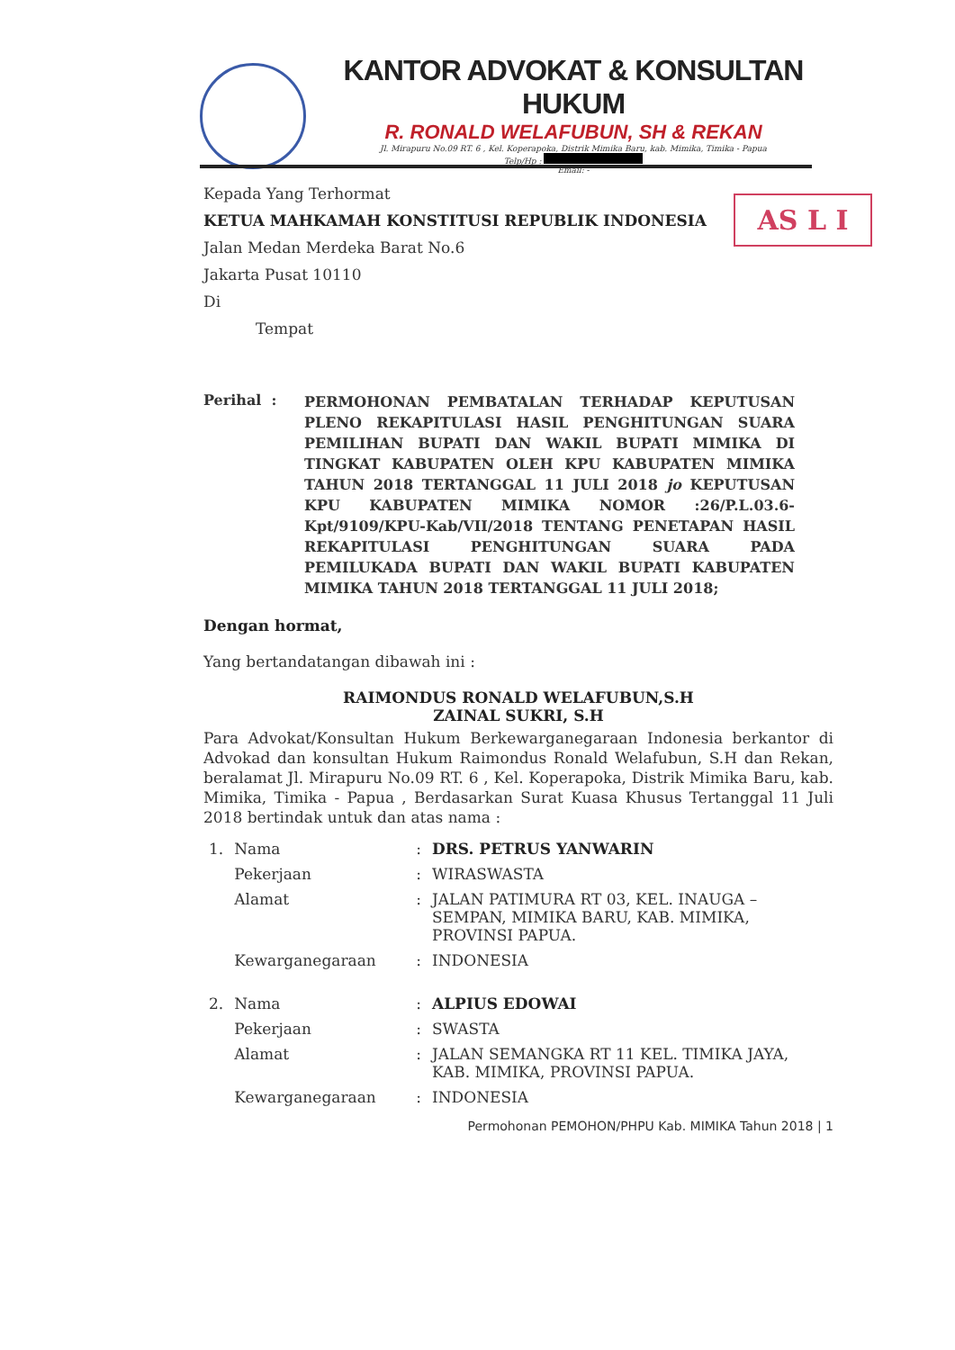KANTOR ADVOKAT & KONSULTAN HUKUM
R. RONALD WELAFUBUN, SH & REKAN
Jl. Mirapuru No.09 RT. 6 , Kel. Koperapoka, Distrik Mimika Baru, kab. Mimika, Timika - Papua
Telp/Hp :
Email: -
AS L I
Kepada Yang Terhormat
KETUA MAHKAMAH KONSTITUSI REPUBLIK INDONESIA
Jalan Medan Merdeka Barat No.6
Jakarta Pusat 10110
Di
Tempat
Perihal :
PERMOHONAN PEMBATALAN TERHADAP KEPUTUSAN PLENO REKAPITULASI HASIL PENGHITUNGAN SUARA PEMILIHAN BUPATI DAN WAKIL BUPATI MIMIKA DI TINGKAT KABUPATEN OLEH KPU KABUPATEN MIMIKA TAHUN 2018 TERTANGGAL 11 JULI 2018 jo KEPUTUSAN KPU KABUPATEN MIMIKA NOMOR :26/P.L.03.6-Kpt/9109/KPU-Kab/VII/2018 TENTANG PENETAPAN HASIL REKAPITULASI PENGHITUNGAN SUARA PADA PEMILUKADA BUPATI DAN WAKIL BUPATI KABUPATEN MIMIKA TAHUN 2018 TERTANGGAL 11 JULI 2018;
Dengan hormat,
Yang bertandatangan dibawah ini :
RAIMONDUS RONALD WELAFUBUN,S.H
ZAINAL SUKRI, S.H
Para Advokat/Konsultan Hukum Berkewarganegaraan Indonesia berkantor di Advokad dan konsultan Hukum Raimondus Ronald Welafubun, S.H dan Rekan, beralamat Jl. Mirapuru No.09 RT. 6 , Kel. Koperapoka, Distrik Mimika Baru, kab. Mimika, Timika - Papua , Berdasarkan Surat Kuasa Khusus Tertanggal 11 Juli 2018 bertindak untuk dan atas nama :
| 1. | Nama | : | DRS. PETRUS YANWARIN |
| | Pekerjaan | : | WIRASWASTA |
| | Alamat | : | JALAN PATIMURA RT 03, KEL. INAUGA – SEMPAN, MIMIKA BARU, KAB. MIMIKA, PROVINSI PAPUA. |
| | Kewarganegaraan | : | INDONESIA |
| 2. | Nama | : | ALPIUS EDOWAI |
| | Pekerjaan | : | SWASTA |
| | Alamat | : | JALAN SEMANGKA RT 11 KEL. TIMIKA JAYA, KAB. MIMIKA, PROVINSI PAPUA. |
| | Kewarganegaraan | : | INDONESIA |
Permohonan PEMOHON/PHPU Kab. MIMIKA Tahun 2018 | 1